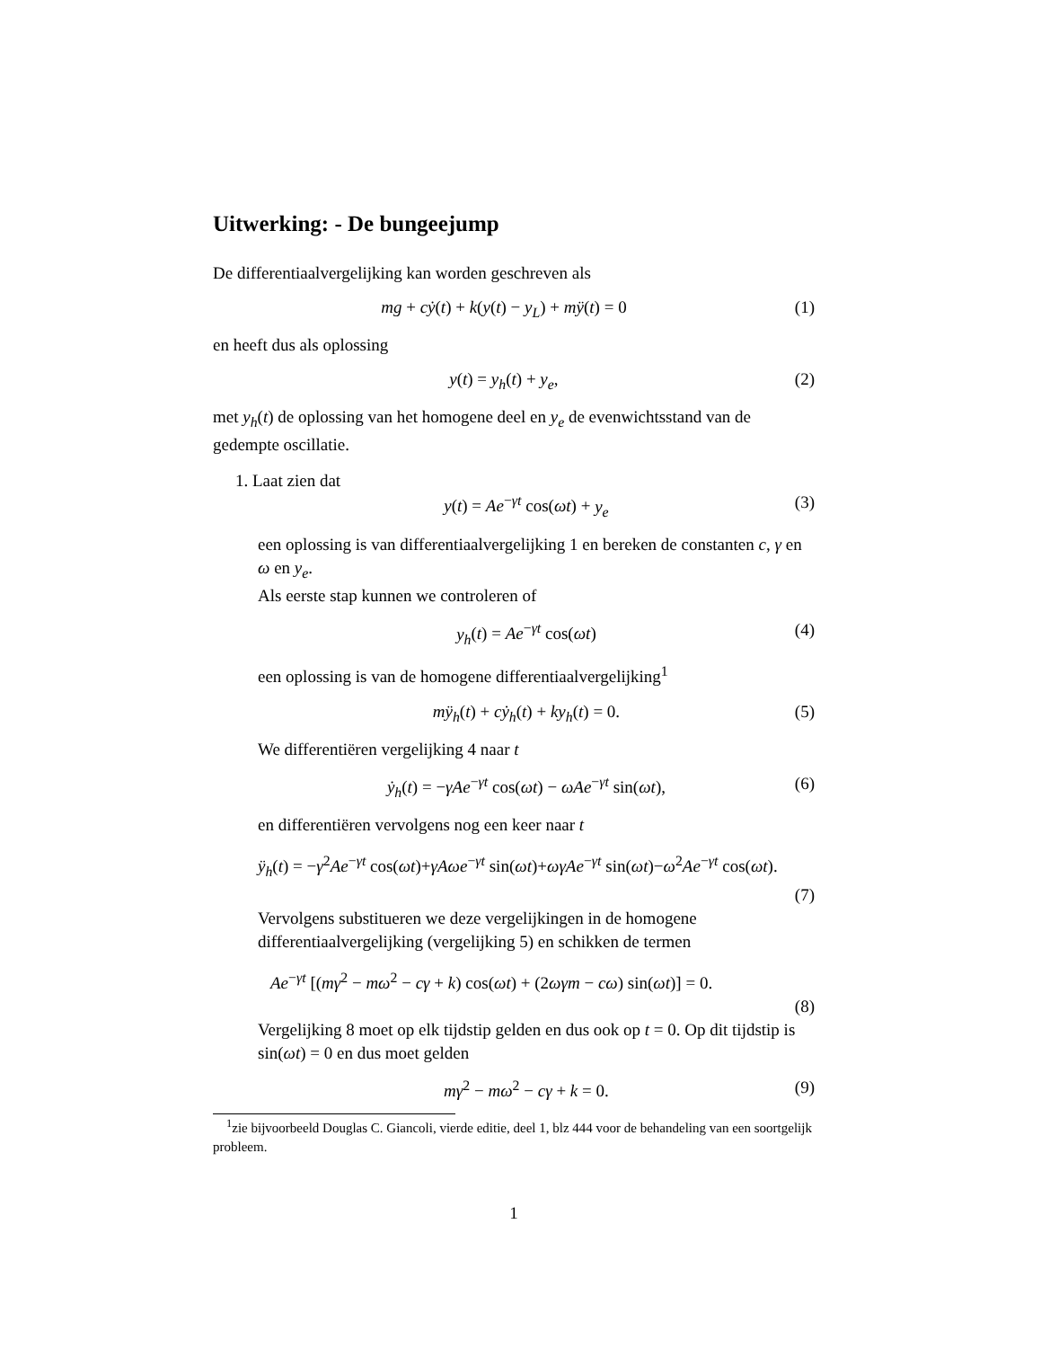Uitwerking: - De bungeejump
De differentiaalvergelijking kan worden geschreven als
mg + cẏ(t) + k(y(t) − y<sub>L</sub>) + mÿ(t) = 0 (1)
en heeft dus als oplossing
y(t) = y<sub>h</sub>(t) + y<sub>e</sub>, (2)
met y<sub>h</sub>(t) de oplossing van het homogene deel en y<sub>e</sub> de evenwichtsstand van de gedempte oscillatie.
1. Laat zien dat
y(t) = Ae<sup>−γt</sup> cos(ωt) + y<sub>e</sub> (3)
een oplossing is van differentiaalvergelijking 1 en bereken de constanten c, γ en ω en y<sub>e</sub>.
Als eerste stap kunnen we controleren of
y<sub>h</sub>(t) = Ae<sup>−γt</sup> cos(ωt) (4)
een oplossing is van de homogene differentiaalvergelijking<sup>1</sup>
mÿ<sub>h</sub>(t) + cẏ<sub>h</sub>(t) + ky<sub>h</sub>(t) = 0. (5)
We differentiëren vergelijking 4 naar t
ẏ<sub>h</sub>(t) = −γAe<sup>−γt</sup> cos(ωt) − ωAe<sup>−γt</sup> sin(ωt), (6)
en differentiëren vervolgens nog een keer naar t
ÿ<sub>h</sub>(t) = −γ<sup>2</sup>Ae<sup>−γt</sup> cos(ωt)+γAωe<sup>−γt</sup> sin(ωt)+ωγAe<sup>−γt</sup> sin(ωt)−ω<sup>2</sup>Ae<sup>−γt</sup> cos(ωt).
(7)
Vervolgens substitueren we deze vergelijkingen in de homogene differentiaalvergelijking (vergelijking 5) en schikken de termen
Ae<sup>−γt</sup> [(mγ<sup>2</sup> − mω<sup>2</sup> − cγ + k) cos(ωt) + (2ωγm − cω) sin(ωt)] = 0.
(8)
Vergelijking 8 moet op elk tijdstip gelden en dus ook op t = 0. Op dit tijdstip is sin(ωt) = 0 en dus moet gelden
mγ<sup>2</sup> − mω<sup>2</sup> − cγ + k = 0. (9)
<sup>1</sup> zie bijvoorbeeld Douglas C. Giancoli, vierde editie, deel 1, blz 444 voor de behandeling van een soortgelijk probleem.
1